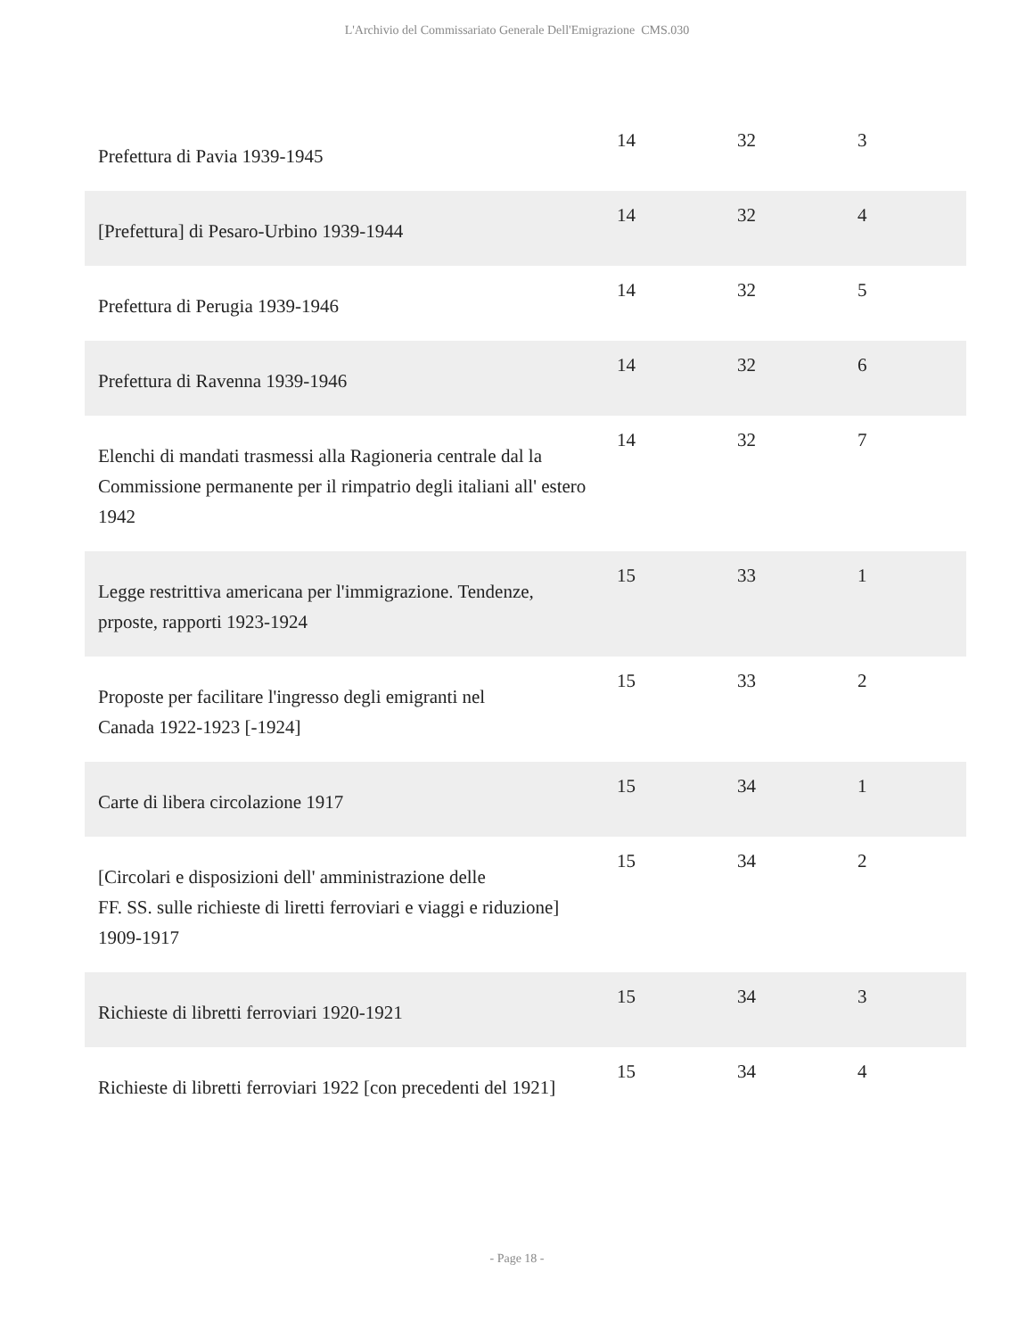L'Archivio del Commissariato Generale Dell'Emigrazione CMS.030
| Prefettura di Pavia 1939-1945 | 14 | 32 | 3 |
| [Prefettura] di Pesaro-Urbino 1939-1944 | 14 | 32 | 4 |
| Prefettura di Perugia 1939-1946 | 14 | 32 | 5 |
| Prefettura di Ravenna 1939-1946 | 14 | 32 | 6 |
| Elenchi di mandati trasmessi alla Ragioneria centrale dal la Commissione permanente per il rimpatrio degli italiani all' estero 1942 | 14 | 32 | 7 |
| Legge restrittiva americana per l'immigrazione. Tendenze, prposte, rapporti 1923-1924 | 15 | 33 | 1 |
| Proposte per facilitare l'ingresso degli emigranti nel Canada 1922-1923 [-1924] | 15 | 33 | 2 |
| Carte di libera circolazione 1917 | 15 | 34 | 1 |
| [Circolari e disposizioni dell' amministrazione delle FF. SS. sulle richieste di liretti ferroviari e viaggi e riduzione] 1909-1917 | 15 | 34 | 2 |
| Richieste di libretti ferroviari 1920-1921 | 15 | 34 | 3 |
| Richieste di libretti ferroviari 1922 [con precedenti del 1921] | 15 | 34 | 4 |
- Page 18 -